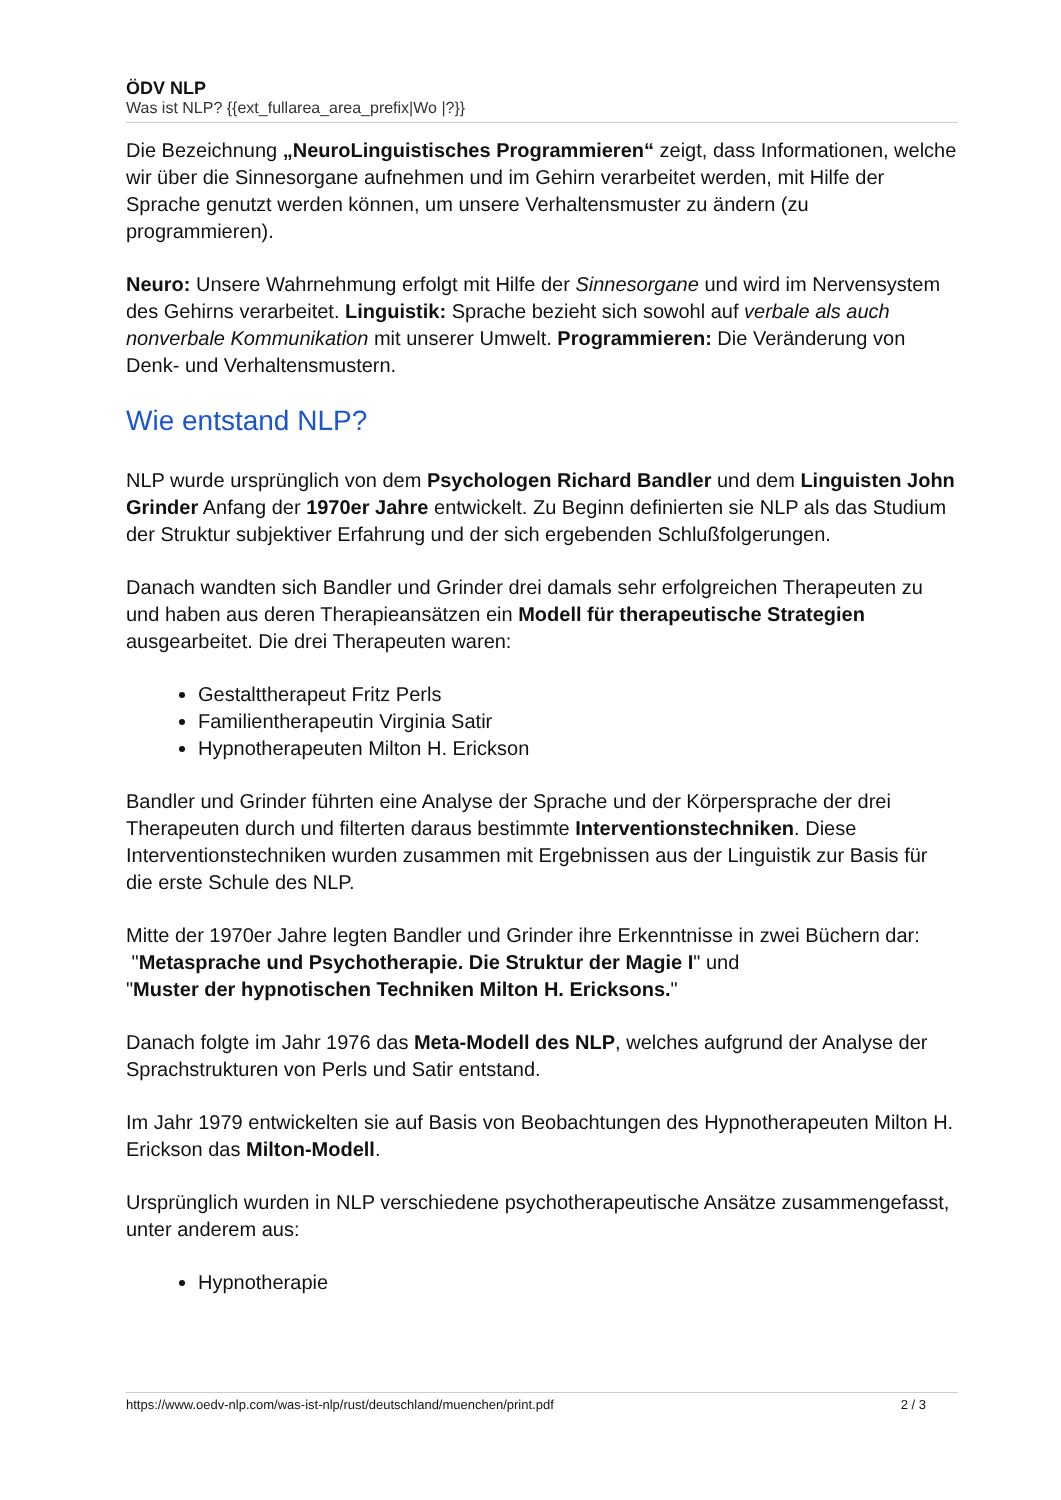ÖDV NLP
Was ist NLP? {{ext_fullarea_area_prefix|Wo |?}}
Die Bezeichnung „NeuroLinguistisches Programmieren“ zeigt, dass Informationen, welche wir über die Sinnesorgane aufnehmen und im Gehirn verarbeitet werden, mit Hilfe der Sprache genutzt werden können, um unsere Verhaltensmuster zu ändern (zu programmieren).
Neuro: Unsere Wahrnehmung erfolgt mit Hilfe der Sinnesorgane und wird im Nervensystem des Gehirns verarbeitet. Linguistik: Sprache bezieht sich sowohl auf verbale als auch nonverbale Kommunikation mit unserer Umwelt. Programmieren: Die Veränderung von Denk- und Verhaltensmustern.
Wie entstand NLP?
NLP wurde ursprünglich von dem Psychologen Richard Bandler und dem Linguisten John Grinder Anfang der 1970er Jahre entwickelt. Zu Beginn definierten sie NLP als das Studium der Struktur subjektiver Erfahrung und der sich ergebenden Schlußfolgerungen.
Danach wandten sich Bandler und Grinder drei damals sehr erfolgreichen Therapeuten zu und haben aus deren Therapieansätzen ein Modell für therapeutische Strategien ausgearbeitet. Die drei Therapeuten waren:
Gestalttherapeut Fritz Perls
Familientherapeutin Virginia Satir
Hypnotherapeuten Milton H. Erickson
Bandler und Grinder führten eine Analyse der Sprache und der Körpersprache der drei Therapeuten durch und filterten daraus bestimmte Interventionstechniken. Diese Interventionstechniken wurden zusammen mit Ergebnissen aus der Linguistik zur Basis für die erste Schule des NLP.
Mitte der 1970er Jahre legten Bandler und Grinder ihre Erkenntnisse in zwei Büchern dar:
"Metasprache und Psychotherapie. Die Struktur der Magie I" und
"Muster der hypnotischen Techniken Milton H. Ericksons."
Danach folgte im Jahr 1976 das Meta-Modell des NLP, welches aufgrund der Analyse der Sprachstrukturen von Perls und Satir entstand.
Im Jahr 1979 entwickelten sie auf Basis von Beobachtungen des Hypnotherapeuten Milton H. Erickson das Milton-Modell.
Ursprünglich wurden in NLP verschiedene psychotherapeutische Ansätze zusammengefasst, unter anderem aus:
Hypnotherapie
https://www.oedv-nlp.com/was-ist-nlp/rust/deutschland/muenchen/print.pdf 2 / 3